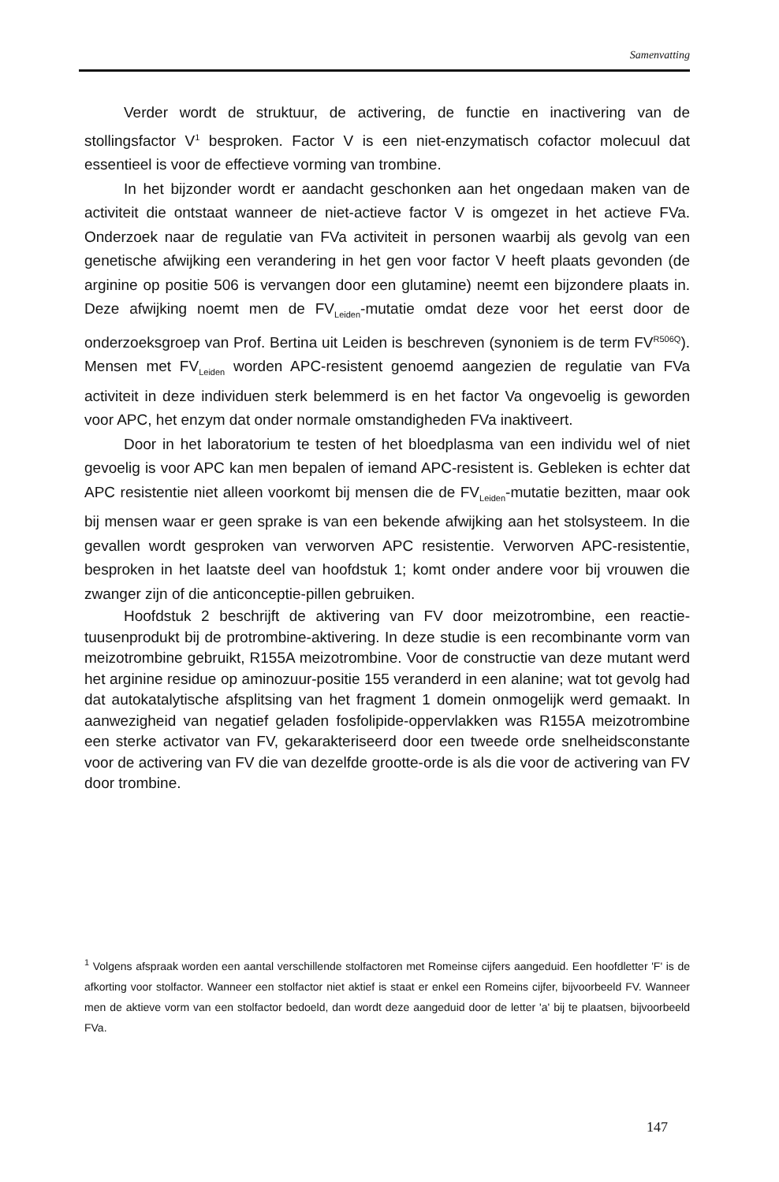Samenvatting
Verder wordt de struktuur, de activering, de functie en inactivering van de stollingsfactor V<sup>1</sup> besproken. Factor V is een niet-enzymatisch cofactor molecuul dat essentieel is voor de effectieve vorming van trombine.
In het bijzonder wordt er aandacht geschonken aan het ongedaan maken van de activiteit die ontstaat wanneer de niet-actieve factor V is omgezet in het actieve FVa. Onderzoek naar de regulatie van FVa activiteit in personen waarbij als gevolg van een genetische afwijking een verandering in het gen voor factor V heeft plaats gevonden (de arginine op positie 506 is vervangen door een glutamine) neemt een bijzondere plaats in. Deze afwijking noemt men de FV<sub>Leiden</sub>-mutatie omdat deze voor het eerst door de onderzoeksgroep van Prof. Bertina uit Leiden is beschreven (synoniem is de term FV<sup>R506Q</sup>). Mensen met FV<sub>Leiden</sub> worden APC-resistent genoemd aangezien de regulatie van FVa activiteit in deze individuen sterk belemmerd is en het factor Va ongevoelig is geworden voor APC, het enzym dat onder normale omstandigheden FVa inaktiveert.
Door in het laboratorium te testen of het bloedplasma van een individu wel of niet gevoelig is voor APC kan men bepalen of iemand APC-resistent is. Gebleken is echter dat APC resistentie niet alleen voorkomt bij mensen die de FV<sub>Leiden</sub>-mutatie bezitten, maar ook bij mensen waar er geen sprake is van een bekende afwijking aan het stolsysteem. In die gevallen wordt gesproken van verworven APC resistentie. Verworven APC-resistentie, besproken in het laatste deel van hoofdstuk 1; komt onder andere voor bij vrouwen die zwanger zijn of die anticonceptie-pillen gebruiken.
Hoofdstuk 2 beschrijft de aktivering van FV door meizotrombine, een reactie-tuusenprodukt bij de protrombine-aktivering. In deze studie is een recombinante vorm van meizotrombine gebruikt, R155A meizotrombine. Voor de constructie van deze mutant werd het arginine residue op aminozuur-positie 155 veranderd in een alanine; wat tot gevolg had dat autokatalytische afsplitsing van het fragment 1 domein onmogelijk werd gemaakt. In aanwezigheid van negatief geladen fosfolipide-oppervlakken was R155A meizotrombine een sterke activator van FV, gekarakteriseerd door een tweede orde snelheidsconstante voor de activering van FV die van dezelfde grootte-orde is als die voor de activering van FV door trombine.
<sup>1</sup> Volgens afspraak worden een aantal verschillende stolfactoren met Romeinse cijfers aangeduid. Een hoofdletter 'F' is de afkorting voor stolfactor. Wanneer een stolfactor niet aktief is staat er enkel een Romeins cijfer, bijvoorbeeld FV. Wanneer men de aktieve vorm van een stolfactor bedoeld, dan wordt deze aangeduid door de letter 'a' bij te plaatsen, bijvoorbeeld FVa.
147